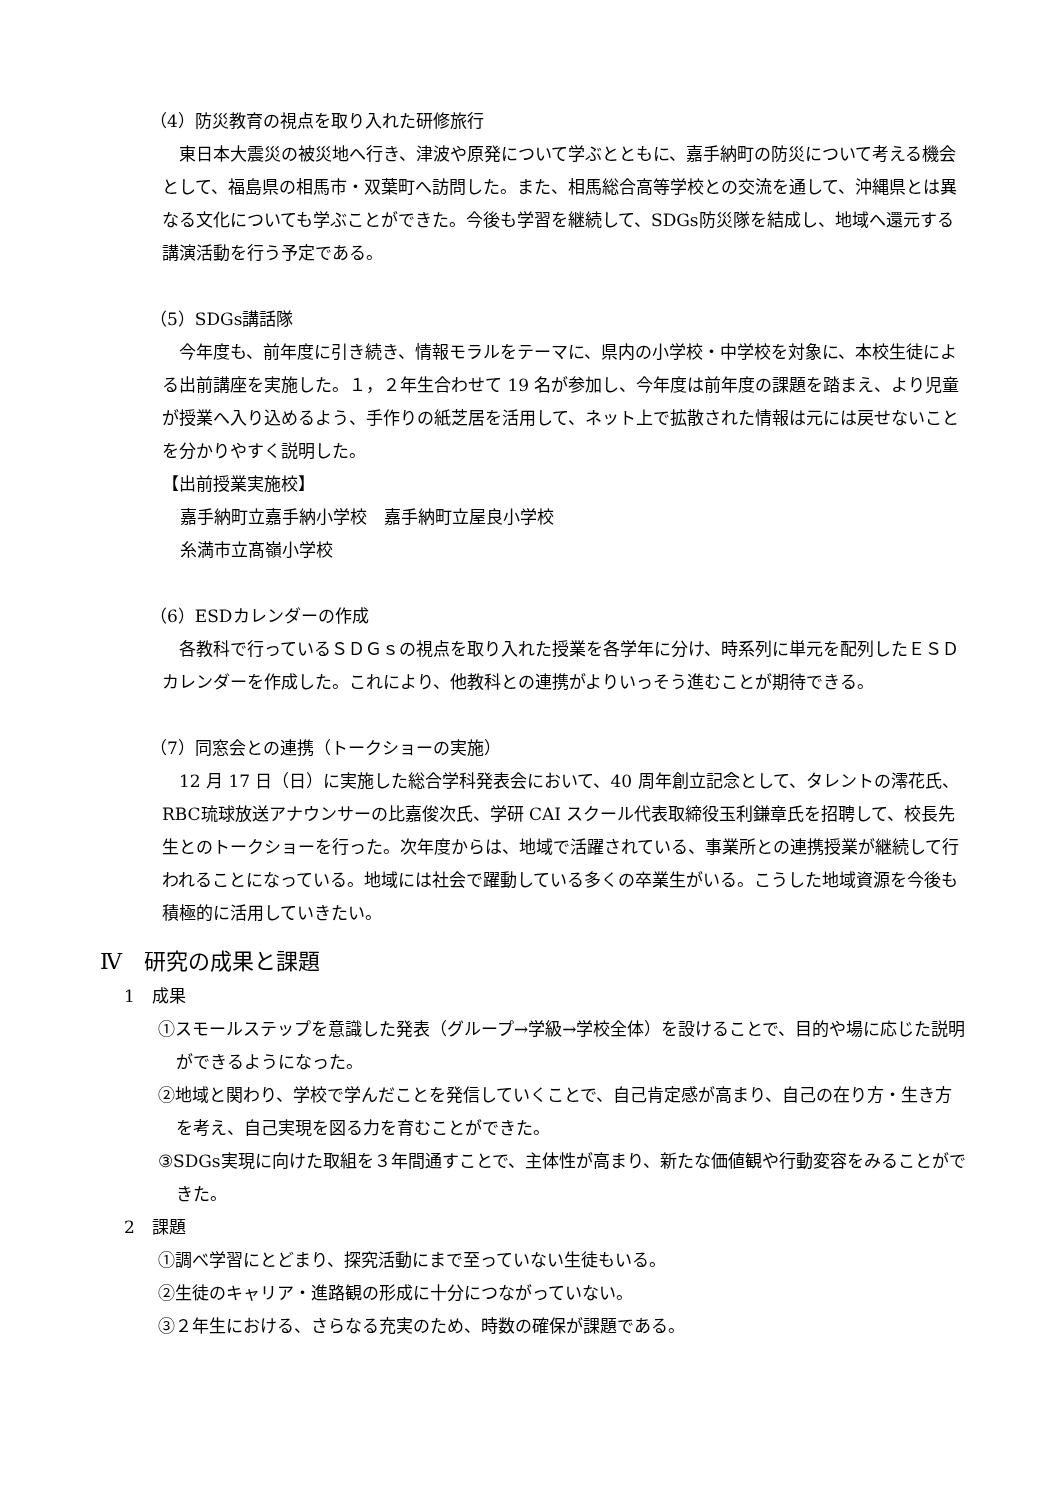（4）防災教育の視点を取り入れた研修旅行
東日本大震災の被災地へ行き、津波や原発について学ぶとともに、嘉手納町の防災について考える機会として、福島県の相馬市・双葉町へ訪問した。また、相馬総合高等学校との交流を通して、沖縄県とは異なる文化についても学ぶことができた。今後も学習を継続して、SDGs防災隊を結成し、地域へ還元する講演活動を行う予定である。
（5）SDGs講話隊
今年度も、前年度に引き続き、情報モラルをテーマに、県内の小学校・中学校を対象に、本校生徒による出前講座を実施した。１，２年生合わせて 19 名が参加し、今年度は前年度の課題を踏まえ、より児童が授業へ入り込めるよう、手作りの紙芝居を活用して、ネット上で拡散された情報は元には戻せないことを分かりやすく説明した。
【出前授業実施校】
嘉手納町立嘉手納小学校　嘉手納町立屋良小学校
糸満市立髙嶺小学校
（6）ESDカレンダーの作成
各教科で行っているＳＤＧｓの視点を取り入れた授業を各学年に分け、時系列に単元を配列したＥＳＤカレンダーを作成した。これにより、他教科との連携がよりいっそう進むことが期待できる。
（7）同窓会との連携（トークショーの実施）
12 月 17 日（日）に実施した総合学科発表会において、40 周年創立記念として、タレントの澪花氏、RBC琉球放送アナウンサーの比嘉俊次氏、学研 CAI スクール代表取締役玉利鎌章氏を招聘して、校長先生とのトークショーを行った。次年度からは、地域で活躍されている、事業所との連携授業が継続して行われることになっている。地域には社会で躍動している多くの卒業生がいる。こうした地域資源を今後も積極的に活用していきたい。
Ⅳ　研究の成果と課題
1　成果
①スモールステップを意識した発表（グループ→学級→学校全体）を設けることで、目的や場に応じた説明ができるようになった。
②地域と関わり、学校で学んだことを発信していくことで、自己肯定感が高まり、自己の在り方・生き方を考え、自己実現を図る力を育むことができた。
③SDGs実現に向けた取組を３年間通すことで、主体性が高まり、新たな価値観や行動変容をみることができた。
2　課題
①調べ学習にとどまり、探究活動にまで至っていない生徒もいる。
②生徒のキャリア・進路観の形成に十分につながっていない。
③２年生における、さらなる充実のため、時数の確保が課題である。